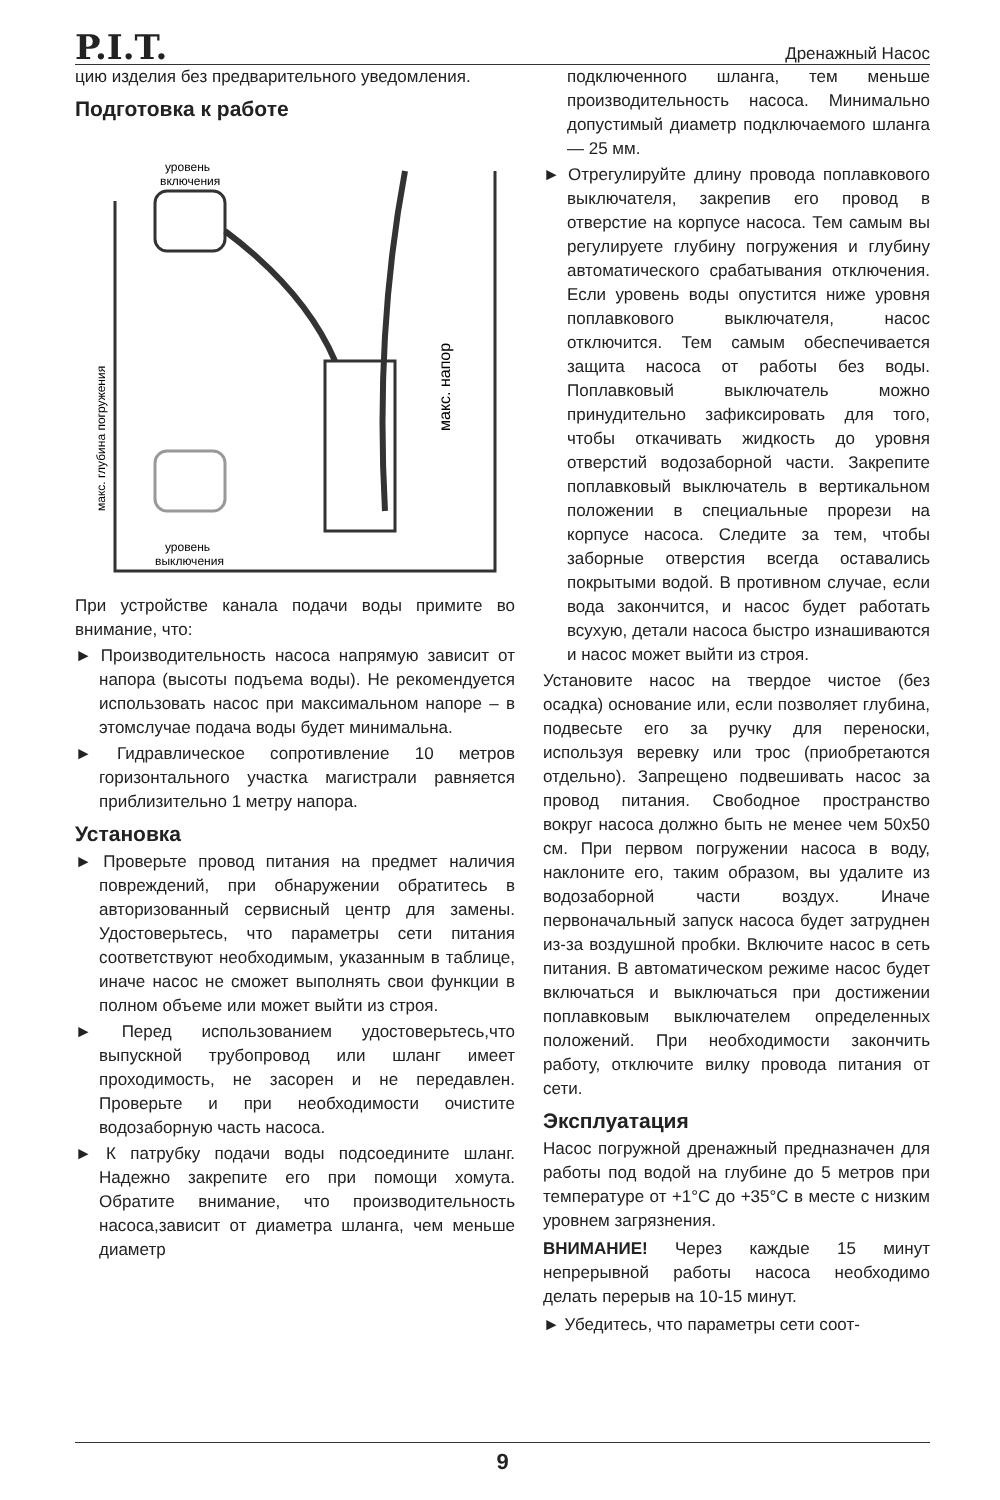P.I.T. Дренажный Насос
цию изделия без предварительного уведомления.
Подготовка к работе
уровень
включения
уровень
выключения
макс. напор
макс. глубина погружения
При устройстве канала подачи воды примите во внимание, что:
► Производительность насоса напрямую зависит от напора (высоты подъема воды). Не рекомендуется использовать насос при максимальном напоре – в этомслучае подача воды будет минимальна.
► Гидравлическое сопротивление 10 метров горизонтального участка магистрали равняется приблизительно 1 метру напора.
Установка
► Проверьте провод питания на предмет наличия повреждений, при обнаружении обратитесь в авторизованный сервисный центр для замены. Удостоверьтесь, что параметры сети питания соответствуют необходимым, указанным в таблице, иначе насос не сможет выполнять свои функции в полном объеме или может выйти из строя.
► Перед использованием удостоверьтесь,что выпускной трубопровод или шланг имеет проходимость, не засорен и не передавлен. Проверьте и при необходимости очистите водозаборную часть насоса.
► К патрубку подачи воды подсоедините шланг. Надежно закрепите его при помощи хомута. Обратите внимание, что производительность насоса,зависит от диаметра шланга, чем меньше диаметр
подключенного шланга, тем меньше производительность насоса. Минимально допустимый диаметр подключаемого шланга — 25 мм.
► Отрегулируйте длину провода поплавкового выключателя, закрепив его провод в отверстие на корпусе насоса. Тем самым вы регулируете глубину погружения и глубину автоматического срабатывания отключения. Если уровень воды опустится ниже уровня поплавкового выключателя, насос отключится. Тем самым обеспечивается защита насоса от работы без воды. Поплавковый выключатель можно принудительно зафиксировать для того, чтобы откачивать жидкость до уровня отверстий водозаборной части. Закрепите поплавковый выключатель в вертикальном положении в специальные прорези на корпусе насоса. Следите за тем, чтобы заборные отверстия всегда оставались покрытыми водой. В противном случае, если вода закончится, и насос будет работать всухую, детали насоса быстро изнашиваются и насос может выйти из строя.
Установите насос на твердое чистое (без осадка) основание или, если позволяет глубина, подвесьте его за ручку для переноски, используя веревку или трос (приобретаются отдельно). Запрещено подвешивать насос за провод питания. Свободное пространство вокруг насоса должно быть не менее чем 50x50 см. При первом погружении насоса в воду, наклоните его, таким образом, вы удалите из водозаборной части воздух. Иначе первоначальный запуск насоса будет затруднен из-за воздушной пробки. Включите насос в сеть питания. В автоматическом режиме насос будет включаться и выключаться при достижении поплавковым выключателем определенных положений. При необходимости закончить работу, отключите вилку провода питания от сети.
Эксплуатация
Насос погружной дренажный предназначен для работы под водой на глубине до 5 метров при температуре от +1°C до +35°C в месте с низким уровнем загрязнения.
ВНИМАНИЕ! Через каждые 15 минут непрерывной работы насоса необходимо делать перерыв на 10-15 минут.
► Убедитесь, что параметры сети соот-
9